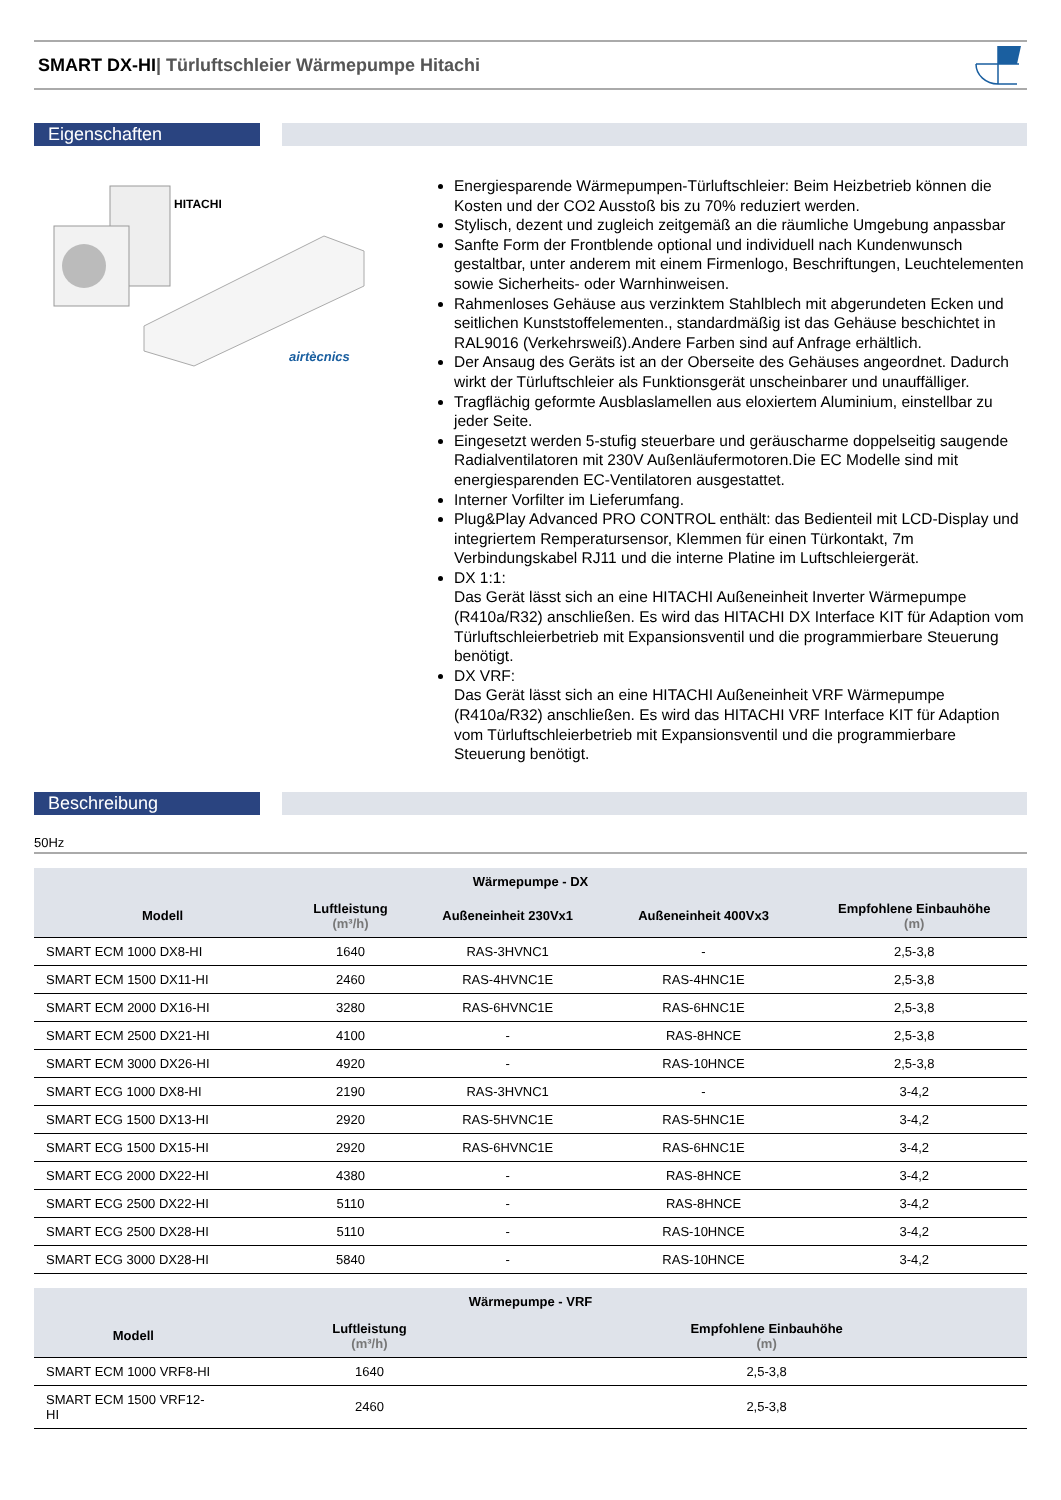SMART DX-HI| Türluftschleier Wärmepumpe Hitachi
Eigenschaften
HITACHI
airtècnics
Energiesparende Wärmepumpen-Türluftschleier: Beim Heizbetrieb können die Kosten und der CO2 Ausstoß bis zu 70% reduziert werden.
Stylisch, dezent und zugleich zeitgemäß an die räumliche Umgebung anpassbar
Sanfte Form der Frontblende optional und individuell nach Kundenwunsch gestaltbar, unter anderem mit einem Firmenlogo, Beschriftungen, Leuchtelementen sowie Sicherheits- oder Warnhinweisen.
Rahmenloses Gehäuse aus verzinktem Stahlblech mit abgerundeten Ecken und seitlichen Kunststoffelementen., standardmäßig ist das Gehäuse beschichtet in RAL9016 (Verkehrsweiß).Andere Farben sind auf Anfrage erhältlich.
Der Ansaug des Geräts ist an der Oberseite des Gehäuses angeordnet. Dadurch wirkt der Türluftschleier als Funktionsgerät unscheinbarer und unauffälliger.
Tragflächig geformte Ausblaslamellen aus eloxiertem Aluminium, einstellbar zu jeder Seite.
Eingesetzt werden 5-stufig steuerbare und geräuscharme doppelseitig saugende Radialventilatoren mit 230V Außenläufermotoren.Die EC Modelle sind mit energiesparenden EC-Ventilatoren ausgestattet.
Interner Vorfilter im Lieferumfang.
Plug&Play Advanced PRO CONTROL enthält: das Bedienteil mit LCD-Display und integriertem Remperatursensor, Klemmen für einen Türkontakt, 7m Verbindungskabel RJ11 und die interne Platine im Luftschleiergerät.
DX 1:1:
Das Gerät lässt sich an eine HITACHI Außeneinheit Inverter Wärmepumpe (R410a/R32) anschließen. Es wird das HITACHI DX Interface KIT für Adaption vom Türluftschleierbetrieb mit Expansionsventil und die programmierbare Steuerung benötigt.
DX VRF:
Das Gerät lässt sich an eine HITACHI Außeneinheit VRF Wärmepumpe (R410a/R32) anschließen. Es wird das HITACHI VRF Interface KIT für Adaption vom Türluftschleierbetrieb mit Expansionsventil und die programmierbare Steuerung benötigt.
Beschreibung
50Hz
| Wärmepumpe - DX | | | | |
| --- | --- | --- | --- | --- |
| Modell | Luftleistung (m³/h) | Außeneinheit 230Vx1 | Außeneinheit 400Vx3 | Empfohlene Einbauhöhe (m) |
| SMART ECM 1000 DX8-HI | 1640 | RAS-3HVNC1 | - | 2,5-3,8 |
| SMART ECM 1500 DX11-HI | 2460 | RAS-4HVNC1E | RAS-4HNC1E | 2,5-3,8 |
| SMART ECM 2000 DX16-HI | 3280 | RAS-6HVNC1E | RAS-6HNC1E | 2,5-3,8 |
| SMART ECM 2500 DX21-HI | 4100 | - | RAS-8HNCE | 2,5-3,8 |
| SMART ECM 3000 DX26-HI | 4920 | - | RAS-10HNCE | 2,5-3,8 |
| SMART ECG 1000 DX8-HI | 2190 | RAS-3HVNC1 | - | 3-4,2 |
| SMART ECG 1500 DX13-HI | 2920 | RAS-5HVNC1E | RAS-5HNC1E | 3-4,2 |
| SMART ECG 1500 DX15-HI | 2920 | RAS-6HVNC1E | RAS-6HNC1E | 3-4,2 |
| SMART ECG 2000 DX22-HI | 4380 | - | RAS-8HNCE | 3-4,2 |
| SMART ECG 2500 DX22-HI | 5110 | - | RAS-8HNCE | 3-4,2 |
| SMART ECG 2500 DX28-HI | 5110 | - | RAS-10HNCE | 3-4,2 |
| SMART ECG 3000 DX28-HI | 5840 | - | RAS-10HNCE | 3-4,2 |
| Wärmepumpe - VRF | | |
| --- | --- | --- |
| Modell | Luftleistung (m³/h) | Empfohlene Einbauhöhe (m) |
| SMART ECM 1000 VRF8-HI | 1640 | 2,5-3,8 |
| SMART ECM 1500 VRF12- HI | 2460 | 2,5-3,8 |